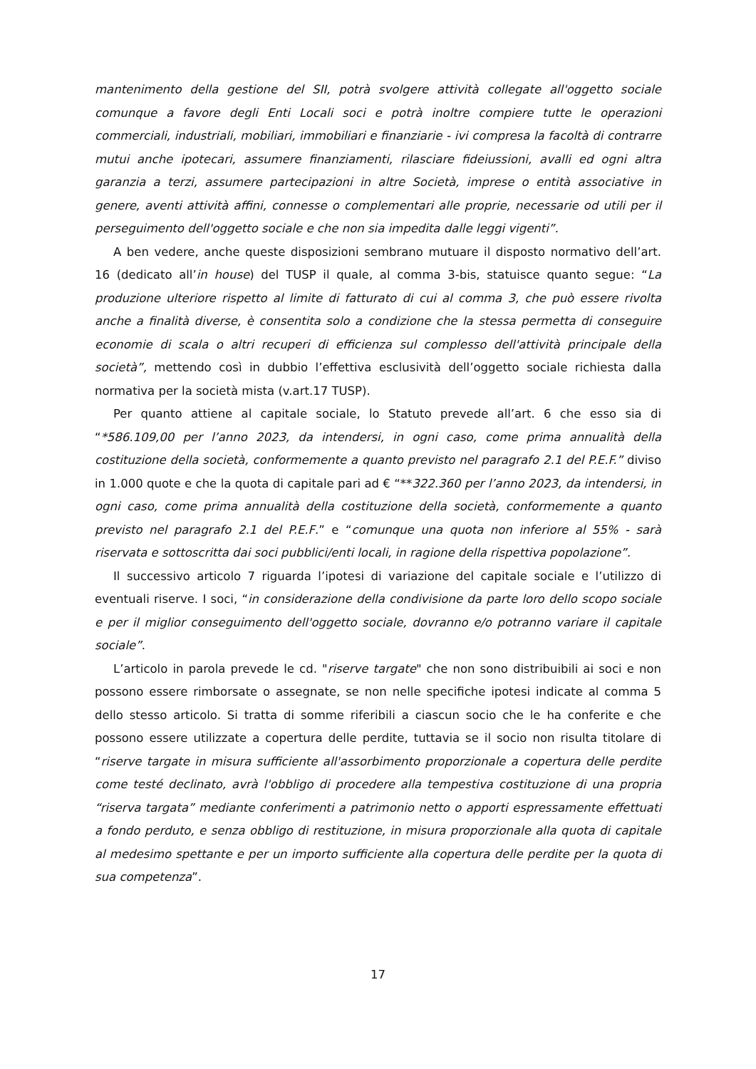mantenimento della gestione del SII, potrà svolgere attività collegate all'oggetto sociale comunque a favore degli Enti Locali soci e potrà inoltre compiere tutte le operazioni commerciali, industriali, mobiliari, immobiliari e finanziarie - ivi compresa la facoltà di contrarre mutui anche ipotecari, assumere finanziamenti, rilasciare fideiussioni, avalli ed ogni altra garanzia a terzi, assumere partecipazioni in altre Società, imprese o entità associative in genere, aventi attività affini, connesse o complementari alle proprie, necessarie od utili per il perseguimento dell'oggetto sociale e che non sia impedita dalle leggi vigenti”.
A ben vedere, anche queste disposizioni sembrano mutuare il disposto normativo dell’art. 16 (dedicato all’in house) del TUSP il quale, al comma 3-bis, statuisce quanto segue: “La produzione ulteriore rispetto al limite di fatturato di cui al comma 3, che può essere rivolta anche a finalità diverse, è consentita solo a condizione che la stessa permetta di conseguire economie di scala o altri recuperi di efficienza sul complesso dell'attività principale della società”, mettendo così in dubbio l’effettiva esclusività dell’oggetto sociale richiesta dalla normativa per la società mista (v.art.17 TUSP).
Per quanto attiene al capitale sociale, lo Statuto prevede all’art. 6 che esso sia di “*586.109,00 per l’anno 2023, da intendersi, in ogni caso, come prima annualità della costituzione della società, conformemente a quanto previsto nel paragrafo 2.1 del P.E.F.” diviso in 1.000 quote e che la quota di capitale pari ad € “**322.360 per l’anno 2023, da intendersi, in ogni caso, come prima annualità della costituzione della società, conformemente a quanto previsto nel paragrafo 2.1 del P.E.F.” e “comunque una quota non inferiore al 55% - sarà riservata e sottoscritta dai soci pubblici/enti locali, in ragione della rispettiva popolazione”.
Il successivo articolo 7 riguarda l’ipotesi di variazione del capitale sociale e l’utilizzo di eventuali riserve. I soci, “in considerazione della condivisione da parte loro dello scopo sociale e per il miglior conseguimento dell'oggetto sociale, dovranno e/o potranno variare il capitale sociale”.
L’articolo in parola prevede le cd. "riserve targate" che non sono distribuibili ai soci e non possono essere rimborsate o assegnate, se non nelle specifiche ipotesi indicate al comma 5 dello stesso articolo. Si tratta di somme riferibili a ciascun socio che le ha conferite e che possono essere utilizzate a copertura delle perdite, tuttavia se il socio non risulta titolare di “riserve targate in misura sufficiente all'assorbimento proporzionale a copertura delle perdite come testé declinato, avrà l'obbligo di procedere alla tempestiva costituzione di una propria “riserva targata” mediante conferimenti a patrimonio netto o apporti espressamente effettuati a fondo perduto, e senza obbligo di restituzione, in misura proporzionale alla quota di capitale al medesimo spettante e per un importo sufficiente alla copertura delle perdite per la quota di sua competenza”.
17